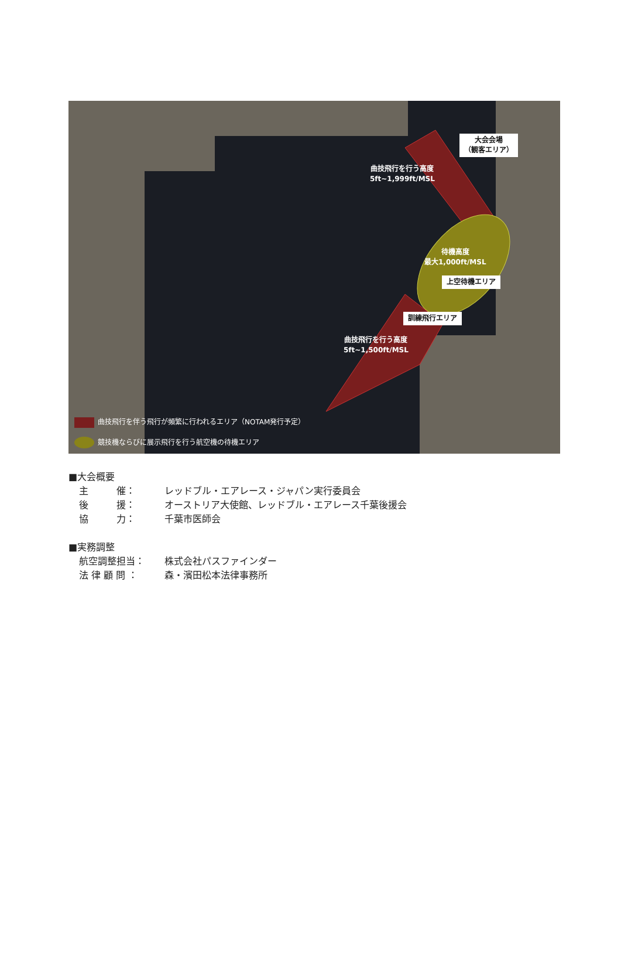大会会場
（観客エリア）
曲技飛行を行う高度
5ft~1,999ft/MSL
待機高度
最大1,000ft/MSL
上空待機エリア
訓練飛行エリア
曲技飛行を行う高度
5ft~1,500ft/MSL
曲技飛行を伴う飛行が頻繁に行われるエリア（NOTAM発行予定）
競技機ならびに展示飛行を行う航空機の待機エリア
■大会概要
主　　　催： レッドブル・エアレース・ジャパン実行委員会
後　　　援： オーストリア大使館、レッドブル・エアレース千葉後援会
協　　　力： 千葉市医師会
■実務調整
航空調整担当： 株式会社パスファインダー
法 律 顧 問 ： 森・濱田松本法律事務所